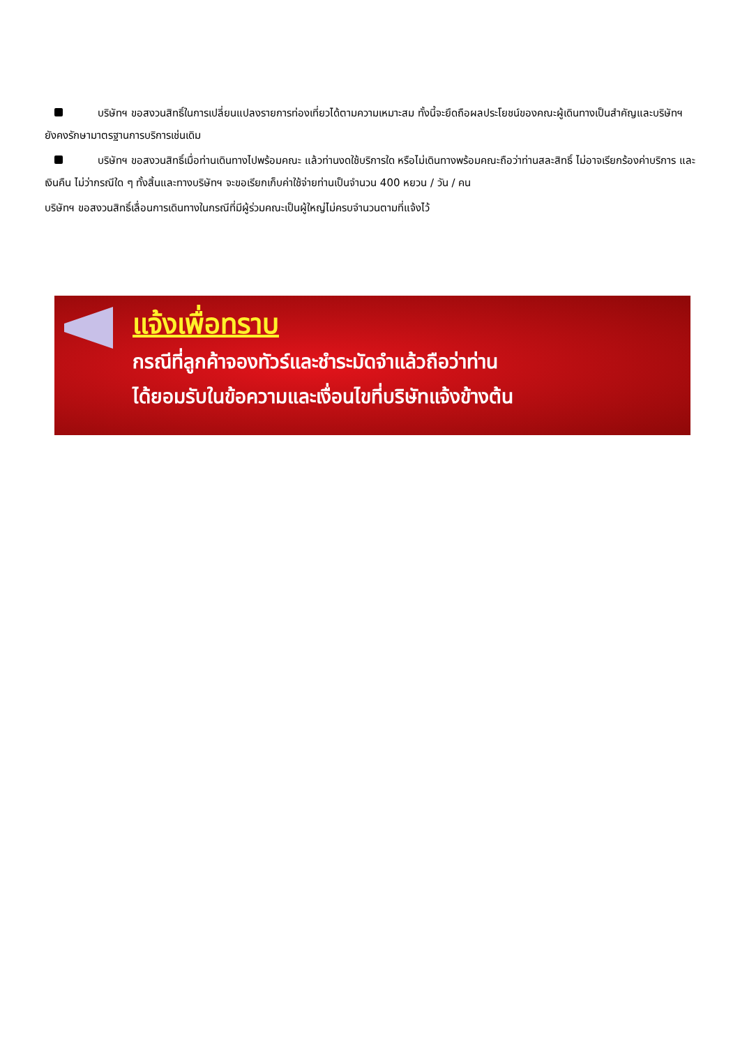บริษัทฯ ขอสงวนสิทธิ์ในการเปลี่ยนแปลงรายการท่องเที่ยวได้ตามความเหมาะสม ทั้งนี้จะยึดถือผลประโยชน์ของคณะผู้เดินทางเป็นสำคัญและบริษัทฯ ยังคงรักษามาตรฐานการบริการเช่นเดิม
บริษัทฯ ขอสงวนสิทธิ์เมื่อท่านเดินทางไปพร้อมคณะ แล้วท่านงดใช้บริการใด หรือไม่เดินทางพร้อมคณะถือว่าท่านสละสิทธิ์ ไม่อาจเรียกร้องค่าบริการ และเงินคืน ไม่ว่ากรณีใด ๆ ทั้งสิ้นและทางบริษัทฯ จะขอเรียกเก็บค่าใช้จ่ายท่านเป็นจำนวน 400 หยวน / วัน / คน
บริษัทฯ ขอสงวนสิทธิ์เลื่อนการเดินทางในกรณีที่มีผู้ร่วมคณะเป็นผู้ใหญ่ไม่ครบจำนวนตามที่แจ้งไว้
แจ้งเพื่อทราบ
กรณีที่ลูกค้าจองทัวร์และชำระมัดจำแล้วถือว่าท่าน
ได้ยอมรับในข้อความและเงื่อนไขที่บริษัทแจ้งข้างต้น